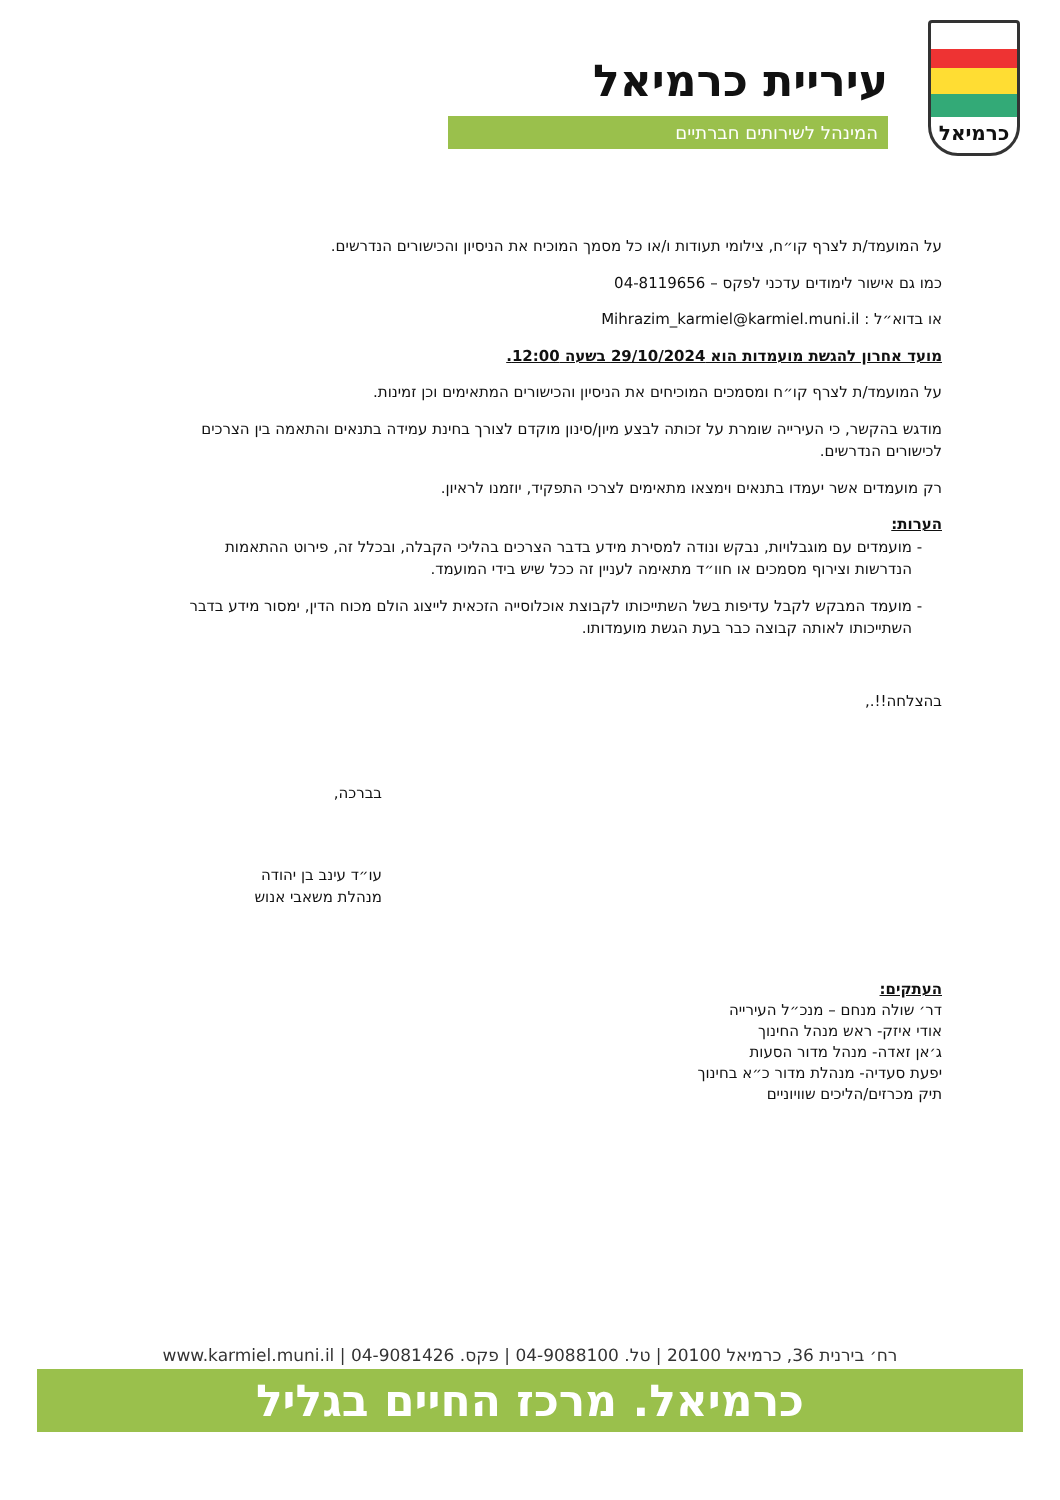כרמיאל
עיריית כרמיאל
המינהל לשירותים חברתיים
על המועמד/ת לצרף קו״ח, צילומי תעודות ו/או כל מסמך המוכיח את הניסיון והכישורים הנדרשים.
כמו גם אישור לימודים עדכני לפקס – 04-8119656
או בדוא״ל : Mihrazim_karmiel@karmiel.muni.il
מועד אחרון להגשת מועמדות הוא 29/10/2024 בשעה 12:00.
על המועמד/ת לצרף קו״ח ומסמכים המוכיחים את הניסיון והכישורים המתאימים וכן זמינות.
מודגש בהקשר, כי העירייה שומרת על זכותה לבצע מיון/סינון מוקדם לצורך בחינת עמידה בתנאים והתאמה בין הצרכים לכישורים הנדרשים.
רק מועמדים אשר יעמדו בתנאים וימצאו מתאימים לצרכי התפקיד, יוזמנו לראיון.
הערות:
מועמדים עם מוגבלויות, נבקש ונודה למסירת מידע בדבר הצרכים בהליכי הקבלה, ובכלל זה, פירוט ההתאמות הנדרשות וצירוף מסמכים או חוו״ד מתאימה לעניין זה ככל שיש בידי המועמד.
מועמד המבקש לקבל עדיפות בשל השתייכותו לקבוצת אוכלוסייה הזכאית לייצוג הולם מכוח הדין, ימסור מידע בדבר השתייכותו לאותה קבוצה כבר בעת הגשת מועמדותו.
בהצלחה!!.,
בברכה,
עו״ד עינב בן יהודה
מנהלת משאבי אנוש
העתקים:
דר׳ שולה מנחם – מנכ״ל העירייה
אודי איזק- ראש מנהל החינוך
ג׳אן זאדה- מנהל מדור הסעות
יפעת סעדיה- מנהלת מדור כ״א בחינוך
תיק מכרזים/הליכים שוויוניים
רח׳ בירנית 36, כרמיאל 20100 | טל. 04-9088100 | פקס. 04-9081426 | www.karmiel.muni.il
כרמיאל. מרכז החיים בגליל